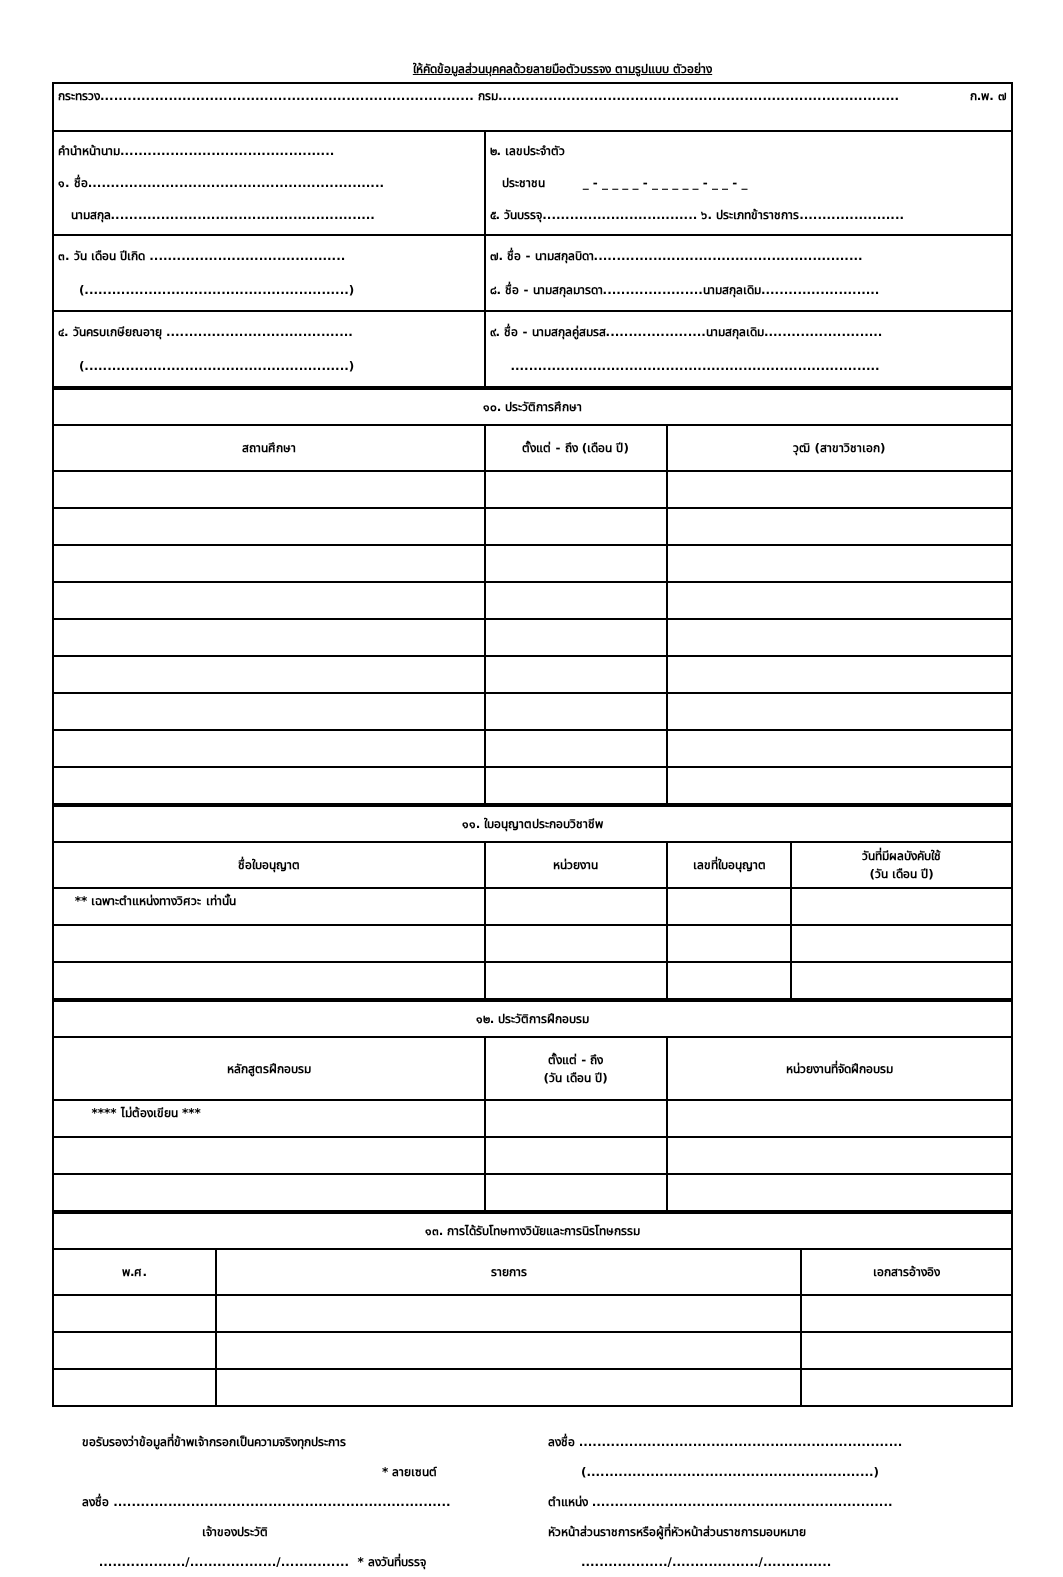ให้คัดข้อมูลส่วนบุคคลด้วยลายมือตัวบรรจง ตามรูปแบบ ตัวอย่าง
| กระทรวง.................................................................................. กรม........................................................................................ ก.พ. ๗ | |
| คำนำหน้านาม............................................... ๑. ชื่อ................................................................. นามสกุล.......................................................... | ๒. เลขประจำตัว ประชาชน _ - _ _ _ _ - _ _ _ _ _ - _ _ - _ ๕. วันบรรจุ.................................. ๖. ประเภทข้าราชการ....................... |
| ๓. วัน เดือน ปีเกิด ........................................... (..........................................................) | ๗. ชื่อ - นามสกุลบิดา........................................................... ๘. ชื่อ - นามสกุลมารดา......................นามสกุลเดิม.......................... |
| ๔. วันครบเกษียณอายุ ......................................... (..........................................................) | ๙. ชื่อ - นามสกุลคู่สมรส......................นามสกุลเดิม.......................... ................................................................................. |
| ๑๐. ประวัติการศึกษา | | |
| สถานศึกษา | ตั้งแต่ - ถึง (เดือน ปี) | วุฒิ (สาขาวิชาเอก) |
| ๑๑. ใบอนุญาตประกอบวิชาชีพ | | | |
| ชื่อใบอนุญาต | หน่วยงาน | เลขที่ใบอนุญาต | วันที่มีผลบังคับใช้ (วัน เดือน ปี) |
| ** เฉพาะตำแหน่งทางวิศวะ เท่านั้น | | | |
| ๑๒. ประวัติการฝึกอบรม | | |
| หลักสูตรฝึกอบรม | ตั้งแต่ - ถึง (วัน เดือน ปี) | หน่วยงานที่จัดฝึกอบรม |
| **** ไม่ต้องเขียน *** | | |
| ๑๓. การได้รับโทษทางวินัยและการนิรโทษกรรม | | |
| พ.ศ. | รายการ | เอกสารอ้างอิง |
ขอรับรองว่าข้อมูลที่ข้าพเจ้ากรอกเป็นความจริงทุกประการ
* ลายเซนต์
ลงชื่อ ..........................................................................
เจ้าของประวัติ
.................../.................../............... * ลงวันที่บรรจุ
ลงชื่อ .......................................................................
(...............................................................)
ตำแหน่ง ..................................................................
หัวหน้าส่วนราชการหรือผู้ที่หัวหน้าส่วนราชการมอบหมาย
.................../.................../...............